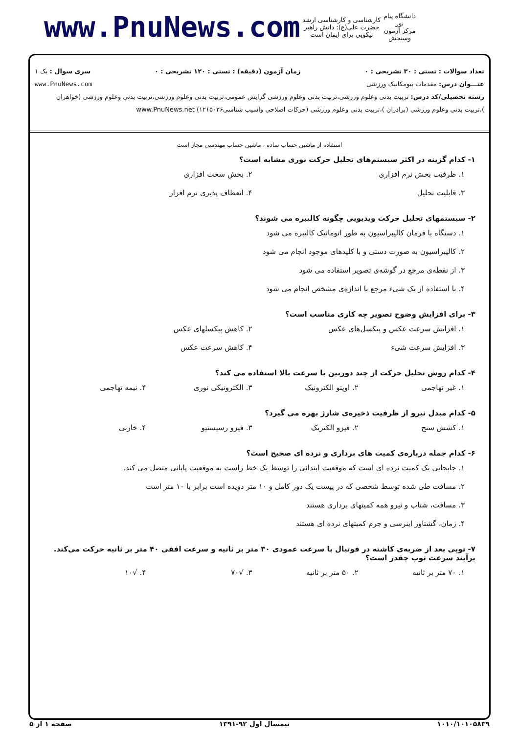www.PnuNews.com
کارشناسی و کارشناسی ارشد
حضرت علی(ع): دانش راهبر نیکویی برای ایمان است
دانشگاه پیام نور
مرکز آزمون وسنجش
تعداد سوالات : تستی : ۳۰ تشریحی : ۰ زمان آزمون (دقیقه) : تستی : ۱۲۰ تشریحی : ۰ سری سوال : یک ۱
عنـــوان درس: مقدمات بیومکانیک ورزشی www.PnuNews.com
رشته تحصیلی/کد درس: تربیت بدنی وعلوم ورزشی،تربیت بدنی وعلوم ورزشی گرایش عمومی،تربیت بدنی وعلوم ورزشی،تربیت بدنی وعلوم ورزشی (خواهران )،تربیت بدنی وعلوم ورزشی (برادران )،تربیت بدنی وعلوم ورزشی (حرکات اصلاحی وآسیب شناسی۱۲۱۵۰۳۶) www.PnuNews.net
استفاده از ماشین حساب ساده ، ماشین حساب مهندسی مجاز است
۱- کدام گزینه در اکثر سیستم‌های تحلیل حرکت نوری مشابه است؟
۱. ظرفیت بخش نرم افزاری
۲. بخش سخت افزاری
۳. قابلیت تحلیل
۴. انعطاف پذیری نرم افزار
۲- سیستمهای تحلیل حرکت ویدیویی چگونه کالیبره می شوند؟
۱. دستگاه با فرمان کالیبراسیون به طور اتوماتیک کالیبره می شود
۲. کالیبراسیون به صورت دستی و با کلیدهای موجود انجام می شود
۳. از نقطه‌ی مرجع در گوشه‌ی تصویر استفاده می شود
۴. با استفاده از یک شیء مرجع با اندازه‌ی مشخص انجام می شود
۳- برای افزایش وضوح تصویر چه کاری مناسب است؟
۱. افزایش سرعت عکس و پیکسل‌های عکس
۲. کاهش پیکسلهای عکس
۳. افزایش سرعت شیء
۴. کاهش سرعت عکس
۴- کدام روش تحلیل حرکت از چند دوربین با سرعت بالا استفاده می کند؟
۱. غیر تهاجمی
۲. اوپتو الکترونیک
۳. الکترونیکی نوری
۴. نیمه تهاجمی
۵- کدام مبدل نیرو از ظرفیت ذخیره‌ی شارژ بهره می گیرد؟
۱. کشش سنج
۲. فیزو الکتریک
۳. فیزو رسیستیو
۴. خازنی
۶- کدام جمله درباره‌ی کمیت های برداری و نرده ای صحیح است؟
۱. جابجایی یک کمیت نرده ای است که موقعیت ابتدائی را توسط یک خط راست به موقعیت پایانی متصل می کند.
۲. مسافت طی شده توسط شخصی که در پیست یک دور کامل و ۱۰ متر دویده است برابر با ۱۰ متر است
۳. مسافت، شتاب و نیرو همه کمیتهای برداری هستند
۴. زمان، گشتاور اینرسی و جرم کمیتهای نرده ای هستند
۷- توپی بعد از ضربه‌ی کاشته در فوتبال با سرعت عمودی ۳۰ متر بر ثانیه و سرعت افقی ۴۰ متر بر ثانیه حرکت می‌کند. برآیند سرعت توپ چقدر است؟
۱. ۷۰ متر بر ثانیه
۲. ۵۰ متر بر ثانیه
۳. √۷۰
۴. √۱۰
۱۰۱۰/۱۰۱۰۵۸۳۹ نیمسال اول ۹۲-۱۳۹۱ صفحه ۱ از ۵